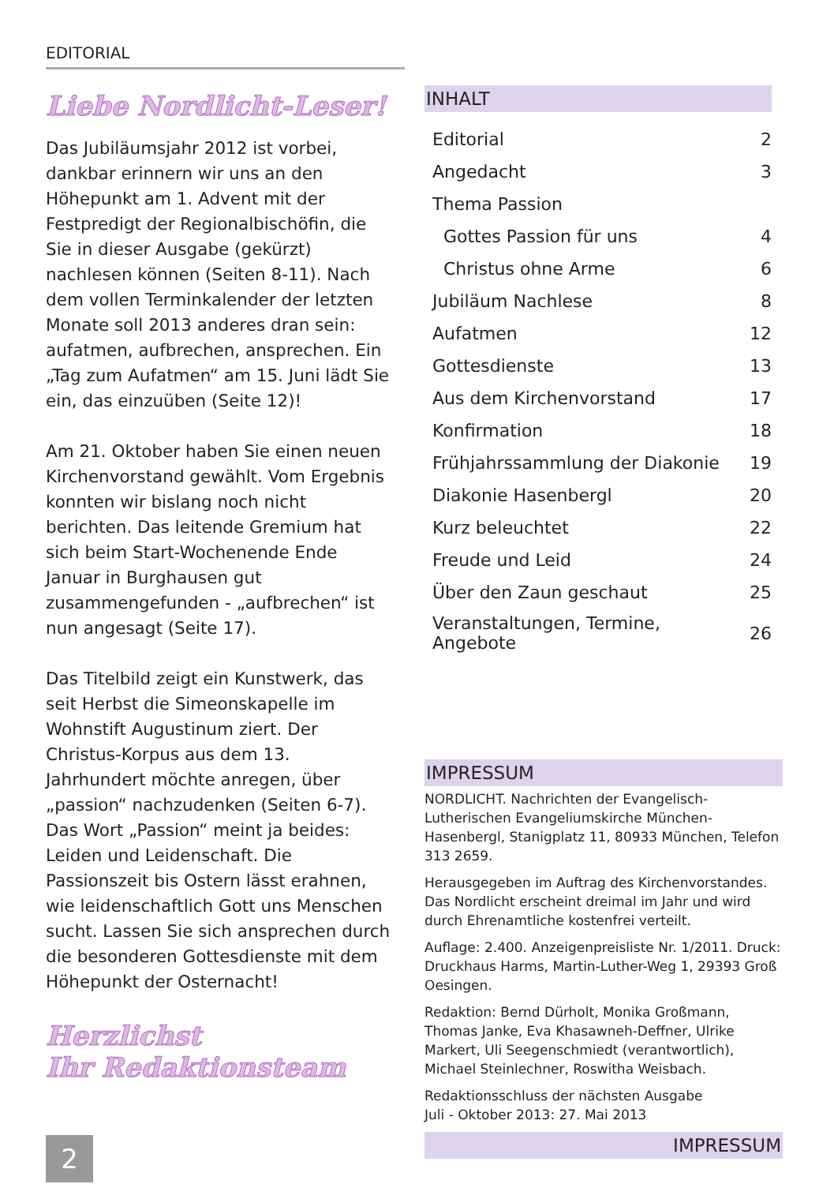EDITORIAL
Liebe Nordlicht-Leser!
Das Jubiläumsjahr 2012 ist vorbei, dankbar erinnern wir uns an den Höhepunkt am 1. Advent mit der Festpredigt der Regionalbischöfin, die Sie in dieser Ausgabe (gekürzt) nachlesen können (Seiten 8-11). Nach dem vollen Terminkalender der letzten Monate soll 2013 anderes dran sein: aufatmen, aufbrechen, ansprechen. Ein „Tag zum Aufatmen“ am 15. Juni lädt Sie ein, das einzuüben (Seite 12)!
Am 21. Oktober haben Sie einen neuen Kirchenvorstand gewählt. Vom Ergebnis konnten wir bislang noch nicht berichten. Das leitende Gremium hat sich beim Start-Wochenende Ende Januar in Burghausen gut zusammengefunden - „aufbrechen“ ist nun angesagt (Seite 17).
Das Titelbild zeigt ein Kunstwerk, das seit Herbst die Simeonskapelle im Wohnstift Augustinum ziert. Der Christus-Korpus aus dem 13. Jahrhundert möchte anregen, über „passion“ nachzudenken (Seiten 6-7). Das Wort „Passion“ meint ja beides: Leiden und Leidenschaft. Die Passionszeit bis Ostern lässt erahnen, wie leidenschaftlich Gott uns Menschen sucht. Lassen Sie sich ansprechen durch die besonderen Gottesdienste mit dem Höhepunkt der Osternacht!
Herzlichst
Ihr Redaktionsteam
INHALT
| Editorial | 2 |
| Angedacht | 3 |
| Thema Passion | |
| Gottes Passion für uns | 4 |
| Christus ohne Arme | 6 |
| Jubiläum Nachlese | 8 |
| Aufatmen | 12 |
| Gottesdienste | 13 |
| Aus dem Kirchenvorstand | 17 |
| Konfirmation | 18 |
| Frühjahrssammlung der Diakonie | 19 |
| Diakonie Hasenbergl | 20 |
| Kurz beleuchtet | 22 |
| Freude und Leid | 24 |
| Über den Zaun geschaut | 25 |
| Veranstaltungen, Termine, Angebote | 26 |
IMPRESSUM
NORDLICHT. Nachrichten der Evangelisch-Lutherischen Evangeliumskirche München-Hasenbergl, Stanigplatz 11, 80933 München, Telefon 313 2659.
Herausgegeben im Auftrag des Kirchenvorstandes. Das Nordlicht erscheint dreimal im Jahr und wird durch Ehrenamtliche kostenfrei verteilt.
Auflage: 2.400. Anzeigenpreisliste Nr. 1/2011. Druck: Druckhaus Harms, Martin-Luther-Weg 1, 29393 Groß Oesingen.
Redaktion: Bernd Dürholt, Monika Großmann, Thomas Janke, Eva Khasawneh-Deffner, Ulrike Markert, Uli Seegenschmiedt (verantwortlich), Michael Steinlechner, Roswitha Weisbach.
Redaktionsschluss der nächsten Ausgabe
Juli - Oktober 2013: 27. Mai 2013
IMPRESSUM
2